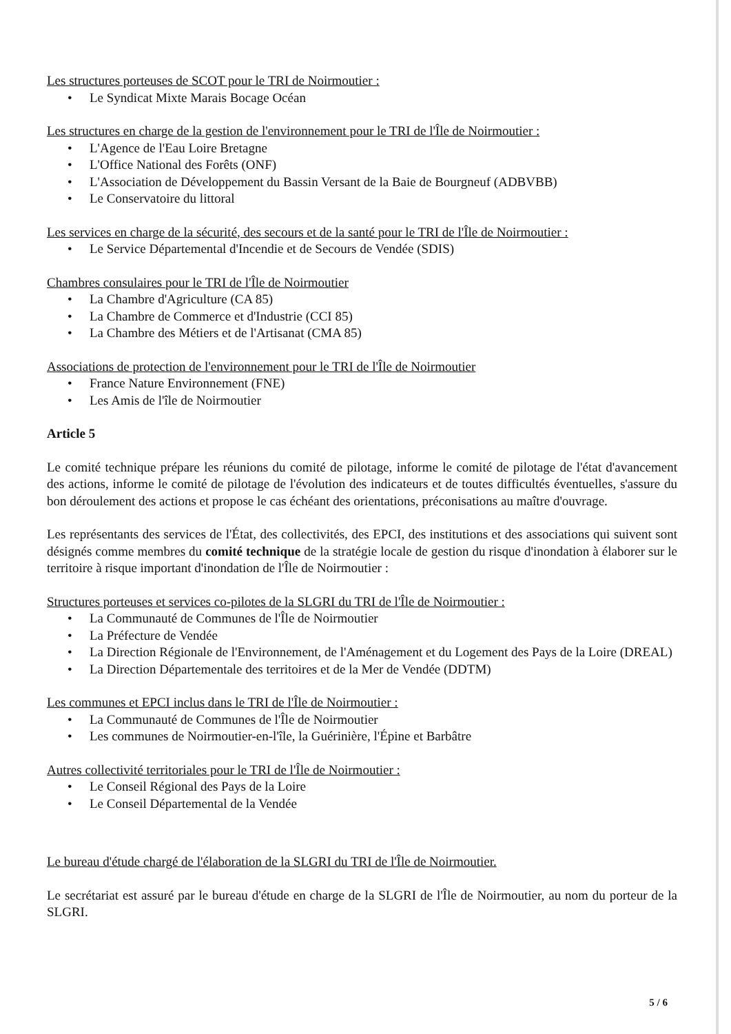Les structures porteuses de SCOT pour le TRI de Noirmoutier :
• Le Syndicat Mixte Marais Bocage Océan
Les structures en charge de la gestion de l'environnement pour le TRI de l'Île de Noirmoutier :
• L'Agence de l'Eau Loire Bretagne
• L'Office National des Forêts (ONF)
• L'Association de Développement du Bassin Versant de la Baie de Bourgneuf (ADBVBB)
• Le Conservatoire du littoral
Les services en charge de la sécurité, des secours et de la santé pour le TRI de l'Île de Noirmoutier :
• Le Service Départemental d'Incendie et de Secours de Vendée (SDIS)
Chambres consulaires pour le TRI de l'Île de Noirmoutier
• La Chambre d'Agriculture (CA 85)
• La Chambre de Commerce et d'Industrie (CCI 85)
• La Chambre des Métiers et de l'Artisanat (CMA 85)
Associations de protection de l'environnement pour le TRI de l'Île de Noirmoutier
• France Nature Environnement (FNE)
• Les Amis de l'île de Noirmoutier
Article 5
Le comité technique prépare les réunions du comité de pilotage, informe le comité de pilotage de l'état d'avancement des actions, informe le comité de pilotage de l'évolution des indicateurs et de toutes difficultés éventuelles, s'assure du bon déroulement des actions et propose le cas échéant des orientations, préconisations au maître d'ouvrage.
Les représentants des services de l'État, des collectivités, des EPCI, des institutions et des associations qui suivent sont désignés comme membres du comité technique de la stratégie locale de gestion du risque d'inondation à élaborer sur le territoire à risque important d'inondation de l'Île de Noirmoutier :
Structures porteuses et services co-pilotes de la SLGRI du TRI de l'Île de Noirmoutier :
• La Communauté de Communes de l'Île de Noirmoutier
• La Préfecture de Vendée
• La Direction Régionale de l'Environnement, de l'Aménagement et du Logement des Pays de la Loire (DREAL)
• La Direction Départementale des territoires et de la Mer de Vendée (DDTM)
Les communes et EPCI inclus dans le TRI de l'Île de Noirmoutier :
• La Communauté de Communes de l'Île de Noirmoutier
• Les communes de Noirmoutier-en-l'île, la Guérinière, l'Épine et Barbâtre
Autres collectivité territoriales pour le TRI de l'Île de Noirmoutier :
• Le Conseil Régional des Pays de la Loire
• Le Conseil Départemental de la Vendée
Le bureau d'étude chargé de l'élaboration de la SLGRI du TRI de l'Île de Noirmoutier.
Le secrétariat est assuré par le bureau d'étude en charge de la SLGRI de l'Île de Noirmoutier, au nom du porteur de la SLGRI.
5 / 6